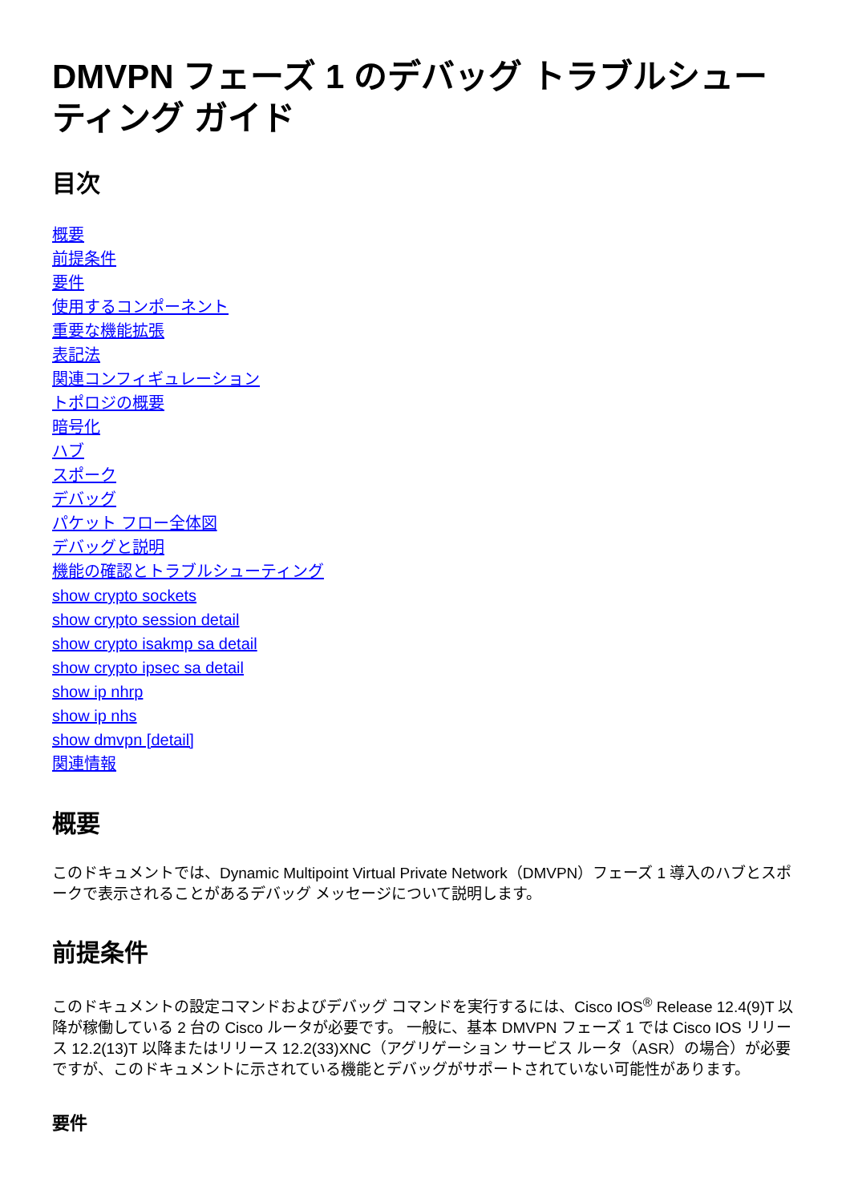DMVPN フェーズ 1 のデバッグ トラブルシューティング ガイド
目次
概要
前提条件
要件
使用するコンポーネント
重要な機能拡張
表記法
関連コンフィギュレーション
トポロジの概要
暗号化
ハブ
スポーク
デバッグ
パケット フロー全体図
デバッグと説明
機能の確認とトラブルシューティング
show crypto sockets
show crypto session detail
show crypto isakmp sa detail
show crypto ipsec sa detail
show ip nhrp
show ip nhs
show dmvpn [detail]
関連情報
概要
このドキュメントでは、Dynamic Multipoint Virtual Private Network（DMVPN）フェーズ 1 導入のハブとスポークで表示されることがあるデバッグ メッセージについて説明します。
前提条件
このドキュメントの設定コマンドおよびデバッグ コマンドを実行するには、Cisco IOS<sup>®</sup> Release 12.4(9)T 以降が稼働している 2 台の Cisco ルータが必要です。 一般に、基本 DMVPN フェーズ 1 では Cisco IOS リリース 12.2(13)T 以降またはリリース 12.2(33)XNC（アグリゲーション サービス ルータ（ASR）の場合）が必要ですが、このドキュメントに示されている機能とデバッグがサポートされていない可能性があります。
要件